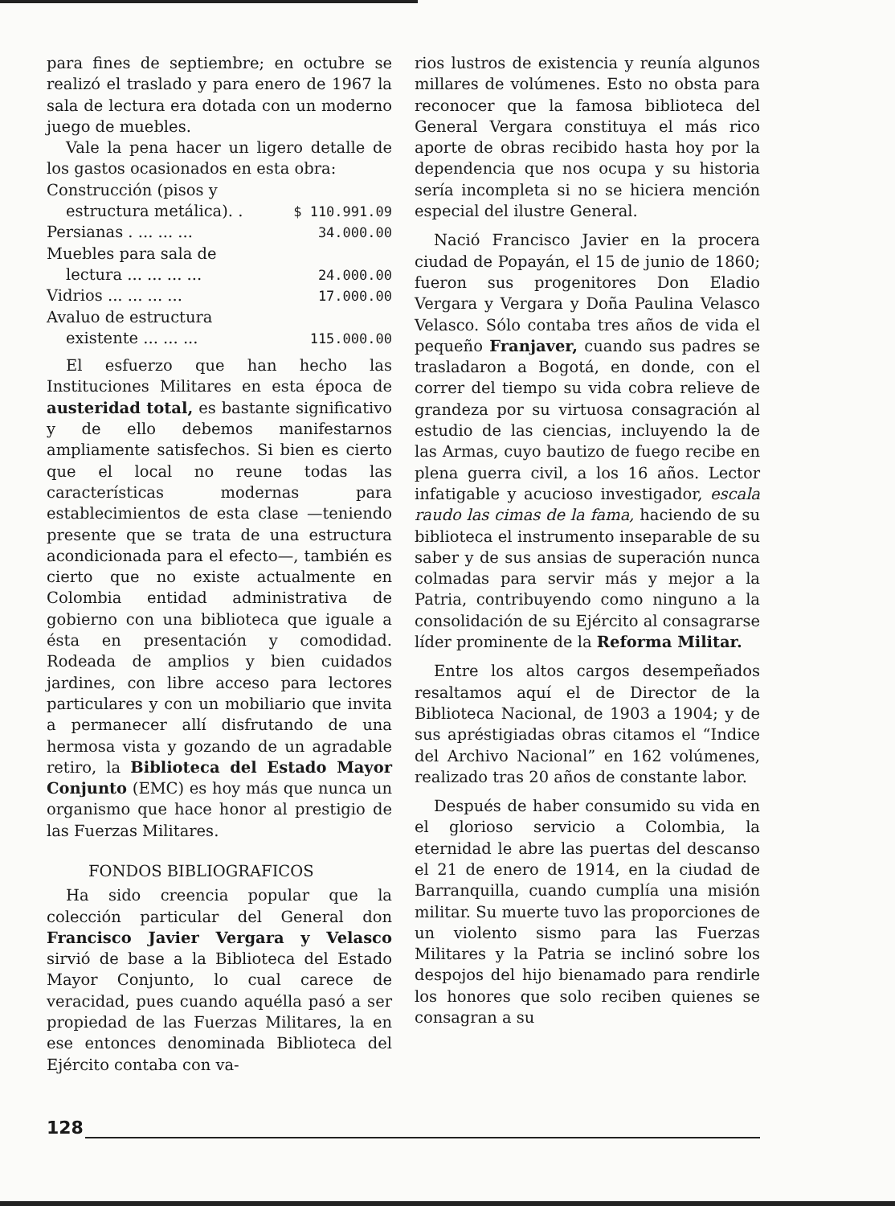para fines de septiembre; en octubre se realizó el traslado y para enero de 1967 la sala de lectura era dotada con un moderno juego de muebles.
Vale la pena hacer un ligero detalle de los gastos ocasionados en esta obra:
| Construcción (pisos y | |
| estructura metálica). . | $ 110.991.09 |
| Persianas . ... ... ... | 34.000.00 |
| Muebles para sala de | |
| lectura ... ... ... ... | 24.000.00 |
| Vidrios ... ... ... ... | 17.000.00 |
| Avaluo de estructura | |
| existente ... ... ... | 115.000.00 |
El esfuerzo que han hecho las Instituciones Militares en esta época de austeridad total, es bastante significativo y de ello debemos manifestarnos ampliamente satisfechos. Si bien es cierto que el local no reune todas las características modernas para establecimientos de esta clase —teniendo presente que se trata de una estructura acondicionada para el efecto—, también es cierto que no existe actualmente en Colombia entidad administrativa de gobierno con una biblioteca que iguale a ésta en presentación y comodidad. Rodeada de amplios y bien cuidados jardines, con libre acceso para lectores particulares y con un mobiliario que invita a permanecer allí disfrutando de una hermosa vista y gozando de un agradable retiro, la Biblioteca del Estado Mayor Conjunto (EMC) es hoy más que nunca un organismo que hace honor al prestigio de las Fuerzas Militares.
FONDOS BIBLIOGRAFICOS
Ha sido creencia popular que la colección particular del General don Francisco Javier Vergara y Velasco sirvió de base a la Biblioteca del Estado Mayor Conjunto, lo cual carece de veracidad, pues cuando aquélla pasó a ser propiedad de las Fuerzas Militares, la en ese entonces denominada Biblioteca del Ejército contaba con va-
rios lustros de existencia y reunía algunos millares de volúmenes. Esto no obsta para reconocer que la famosa biblioteca del General Vergara constituya el más rico aporte de obras recibido hasta hoy por la dependencia que nos ocupa y su historia sería incompleta si no se hiciera mención especial del ilustre General.
Nació Francisco Javier en la procera ciudad de Popayán, el 15 de junio de 1860; fueron sus progenitores Don Eladio Vergara y Vergara y Doña Paulina Velasco Velasco. Sólo contaba tres años de vida el pequeño Franjaver, cuando sus padres se trasladaron a Bogotá, en donde, con el correr del tiempo su vida cobra relieve de grandeza por su virtuosa consagración al estudio de las ciencias, incluyendo la de las Armas, cuyo bautizo de fuego recibe en plena guerra civil, a los 16 años. Lector infatigable y acucioso investigador, escala raudo las cimas de la fama, haciendo de su biblioteca el instrumento inseparable de su saber y de sus ansias de superación nunca colmadas para servir más y mejor a la Patria, contribuyendo como ninguno a la consolidación de su Ejército al consagrarse líder prominente de la Reforma Militar.
Entre los altos cargos desempeñados resaltamos aquí el de Director de la Biblioteca Nacional, de 1903 a 1904; y de sus apréstigiadas obras citamos el “Indice del Archivo Nacional” en 162 volúmenes, realizado tras 20 años de constante labor.
Después de haber consumido su vida en el glorioso servicio a Colombia, la eternidad le abre las puertas del descanso el 21 de enero de 1914, en la ciudad de Barranquilla, cuando cumplía una misión militar. Su muerte tuvo las proporciones de un violento sismo para las Fuerzas Militares y la Patria se inclinó sobre los despojos del hijo bienamado para rendirle los honores que solo reciben quienes se consagran a su
128